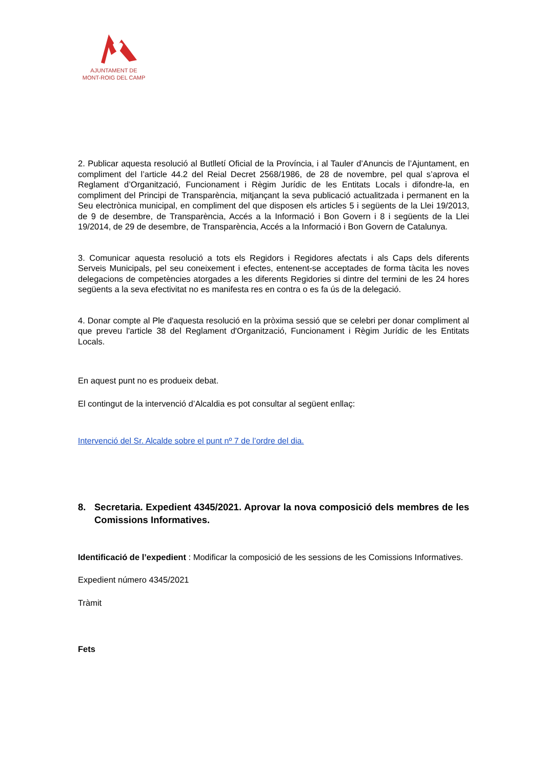AJUNTAMENT DE
MONT-ROIG DEL CAMP
2. Publicar aquesta resolució al Butlletí Oficial de la Província, i al Tauler d’Anuncis de l’Ajuntament, en compliment del l’article 44.2 del Reial Decret 2568/1986, de 28 de novembre, pel qual s’aprova el Reglament d’Organització, Funcionament i Règim Jurídic de les Entitats Locals i difondre-la, en compliment del Principi de Transparència, mitjançant la seva publicació actualitzada i permanent en la Seu electrònica municipal, en compliment del que disposen els articles 5 i següents de la Llei 19/2013, de 9 de desembre, de Transparència, Accés a la Informació i Bon Govern i 8 i següents de la Llei 19/2014, de 29 de desembre, de Transparència, Accés a la Informació i Bon Govern de Catalunya.
3. Comunicar aquesta resolució a tots els Regidors i Regidores afectats i als Caps dels diferents Serveis Municipals, pel seu coneixement i efectes, entenent-se acceptades de forma tàcita les noves delegacions de competències atorgades a les diferents Regidories si dintre del termini de les 24 hores següents a la seva efectivitat no es manifesta res en contra o es fa ús de la delegació.
4. Donar compte al Ple d'aquesta resolució en la pròxima sessió que se celebri per donar compliment al que preveu l'article 38 del Reglament d'Organització, Funcionament i Règim Jurídic de les Entitats Locals.
En aquest punt no es produeix debat.
El contingut de la intervenció d’Alcaldia es pot consultar al següent enllaç:
Intervenció del Sr. Alcalde sobre el punt nº 7 de l’ordre del dia.
8. Secretaria. Expedient 4345/2021. Aprovar la nova composició dels membres de les Comissions Informatives.
Identificació de l’expedient : Modificar la composició de les sessions de les Comissions Informatives.
Expedient número 4345/2021
Tràmit
Fets